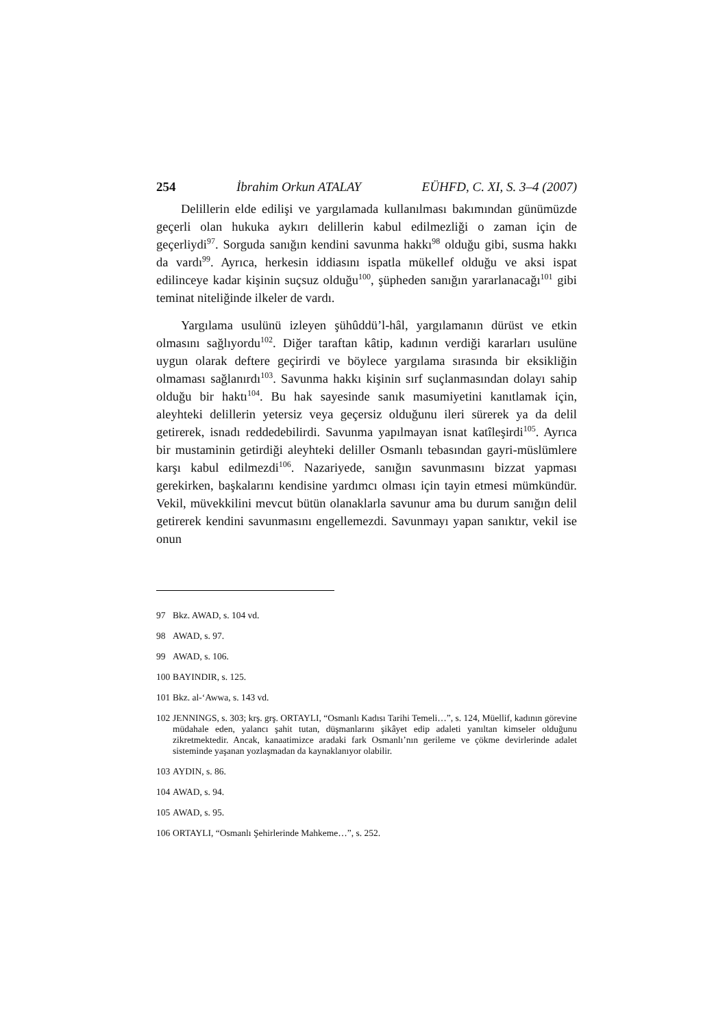254 İbrahim Orkun ATALAY EÜHFD, C. XI, S. 3–4 (2007)
Delillerin elde edilişi ve yargılamada kullanılması bakımından günümüzde geçerli olan hukuka aykırı delillerin kabul edilmezliği o zaman için de geçerliydi<sup>97</sup>. Sorguda sanığın kendini savunma hakkı<sup>98</sup> olduğu gibi, susma hakkı da vardı<sup>99</sup>. Ayrıca, herkesin iddiasını ispatla mükellef olduğu ve aksi ispat edilinceye kadar kişinin suçsuz olduğu<sup>100</sup>, şüpheden sanığın yararlanacağı<sup>101</sup> gibi teminat niteliğinde ilkeler de vardı.
Yargılama usulünü izleyen şühûddü’l-hâl, yargılamanın dürüst ve etkin olmasını sağlıyordu<sup>102</sup>. Diğer taraftan kâtip, kadının verdiği kararları usulüne uygun olarak deftere geçirirdi ve böylece yargılama sırasında bir eksikliğin olmaması sağlanırdı<sup>103</sup>. Savunma hakkı kişinin sırf suçlanmasından dolayı sahip olduğu bir haktı<sup>104</sup>. Bu hak sayesinde sanık masumiyetini kanıtlamak için, aleyhteki delillerin yetersiz veya geçersiz olduğunu ileri sürerek ya da delil getirerek, isnadı reddedebilirdi. Savunma yapılmayan isnat katîleşirdi<sup>105</sup>. Ayrıca bir mustaminin getirdiği aleyhteki deliller Osmanlı tebasından gayri-müslümlere karşı kabul edilmezdi<sup>106</sup>. Nazariyede, sanığın savunmasını bizzat yapması gerekirken, başkalarını kendisine yardımcı olması için tayin etmesi mümkündür. Vekil, müvekkilini mevcut bütün olanaklarla savunur ama bu durum sanığın delil getirerek kendini savunmasını engellemezdi. Savunmayı yapan sanıktır, vekil ise onun
97 Bkz. AWAD, s. 104 vd.
98 AWAD, s. 97.
99 AWAD, s. 106.
100 BAYINDIR, s. 125.
101 Bkz. al-‘Awwa, s. 143 vd.
102 JENNINGS, s. 303; krş. grş. ORTAYLI, “Osmanlı Kadısı Tarihi Temeli…”, s. 124, Müellif, kadının görevine müdahale eden, yalancı şahit tutan, düşmanlarını şikâyet edip adaleti yanıltan kimseler olduğunu zikretmektedir. Ancak, kanaatimizce aradaki fark Osmanlı’nın gerileme ve çökme devirlerinde adalet sisteminde yaşanan yozlaşmadan da kaynaklanıyor olabilir.
103 AYDIN, s. 86.
104 AWAD, s. 94.
105 AWAD, s. 95.
106 ORTAYLI, “Osmanlı Şehirlerinde Mahkeme…”, s. 252.